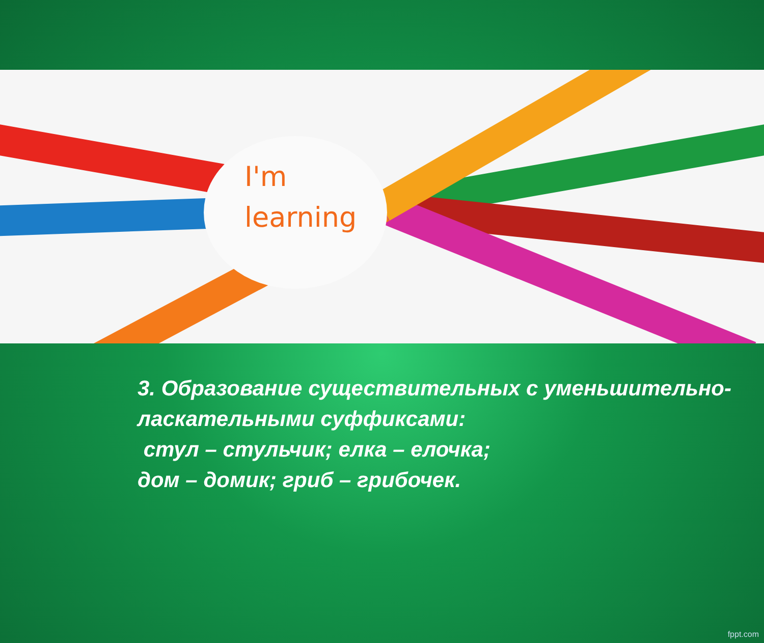I'm
learning
3. Образование существительных с уменьшительно-ласкательными суффиксами:
стул – стульчик; елка – елочка;
дом – домик; гриб – грибочек.
fppt.com